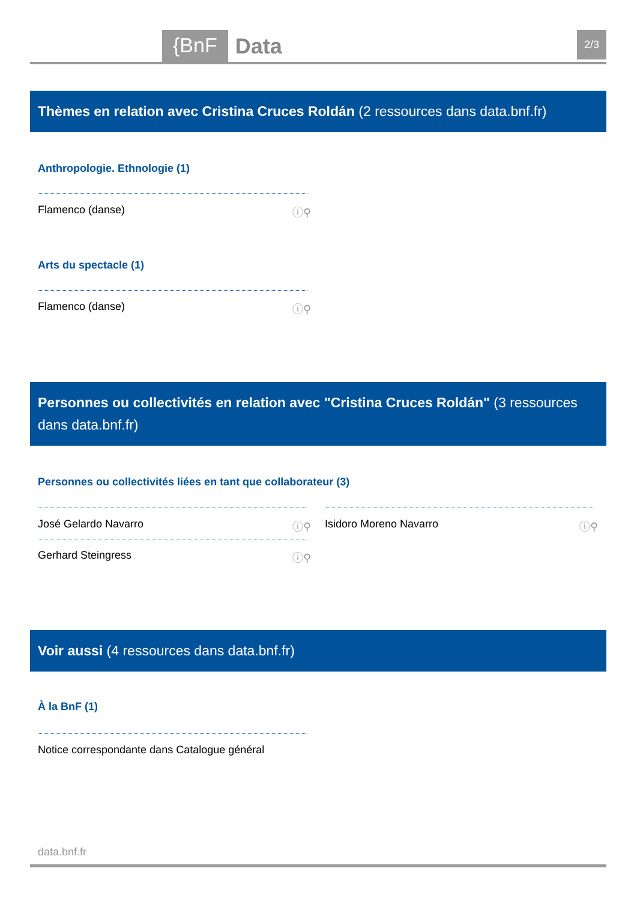{BnF Data 2/3
Thèmes en relation avec Cristina Cruces Roldán (2 ressources dans data.bnf.fr)
Anthropologie. Ethnologie (1)
Flamenco (danse) ⓘ⚲
Arts du spectacle (1)
Flamenco (danse) ⓘ⚲
Personnes ou collectivités en relation avec "Cristina Cruces Roldán" (3 ressources dans data.bnf.fr)
Personnes ou collectivités liées en tant que collaborateur (3)
José Gelardo Navarro ⓘ⚲ Isidoro Moreno Navarro ⓘ⚲
Gerhard Steingress ⓘ⚲
Voir aussi (4 ressources dans data.bnf.fr)
À la BnF (1)
Notice correspondante dans Catalogue général
data.bnf.fr